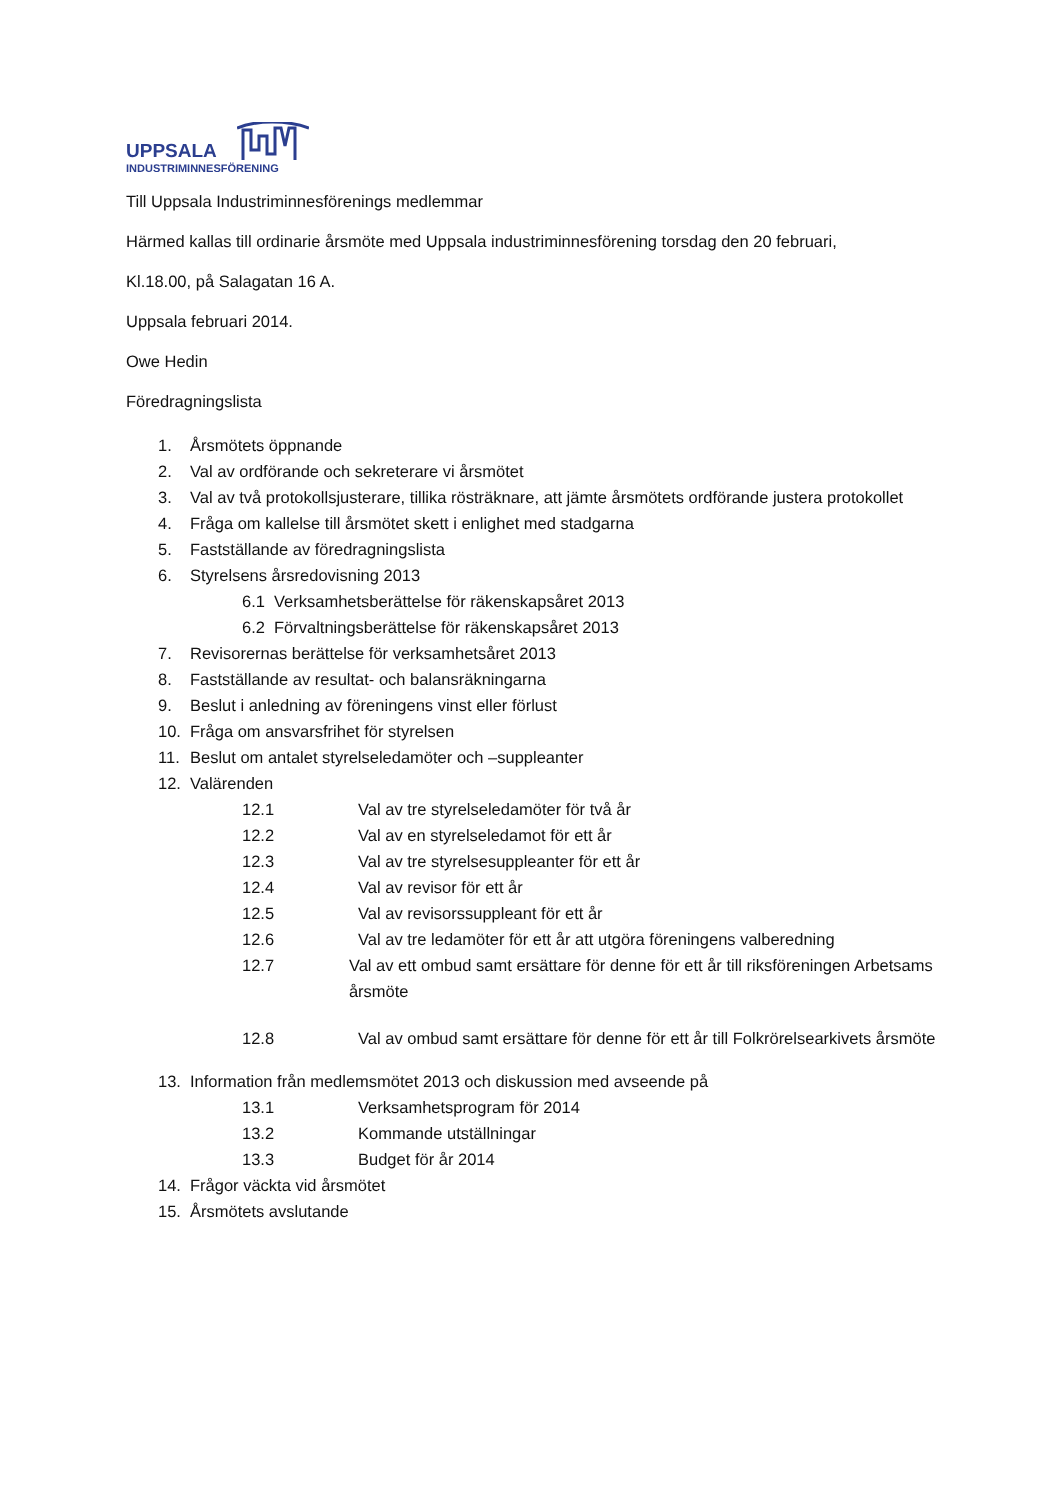UPPSALA
INDUSTRIMINNESFÖRENING
Till Uppsala Industriminnesförenings medlemmar
Härmed kallas till ordinarie årsmöte med Uppsala industriminnesförening torsdag den 20 februari,
Kl.18.00, på Salagatan 16 A.
Uppsala februari 2014.
Owe Hedin
Föredragningslista
1. Årsmötets öppnande
2. Val av ordförande och sekreterare vi årsmötet
3. Val av två protokollsjusterare, tillika rösträknare, att jämte årsmötets ordförande justera protokollet
4. Fråga om kallelse till årsmötet skett i enlighet med stadgarna
5. Fastställande av föredragningslista
6. Styrelsens årsredovisning 2013
6.1 Verksamhetsberättelse för räkenskapsåret 2013
6.2 Förvaltningsberättelse för räkenskapsåret 2013
7. Revisorernas berättelse för verksamhetsåret 2013
8. Fastställande av resultat- och balansräkningarna
9. Beslut i anledning av föreningens vinst eller förlust
10. Fråga om ansvarsfrihet för styrelsen
11. Beslut om antalet styrelseledamöter och –suppleanter
12. Valärenden
12.1 Val av tre styrelseledamöter för två år
12.2 Val av en styrelseledamot för ett år
12.3 Val av tre styrelsesuppleanter för ett år
12.4 Val av revisor för ett år
12.5 Val av revisorssuppleant för ett år
12.6 Val av tre ledamöter för ett år att utgöra föreningens valberedning
12.7 Val av ett ombud samt ersättare för denne för ett år till riksföreningen Arbetsams årsmöte
12.8 Val av ombud samt ersättare för denne för ett år till Folkrörelsearkivets årsmöte
13. Information från medlemsmötet 2013 och diskussion med avseende på
13.1 Verksamhetsprogram för 2014
13.2 Kommande utställningar
13.3 Budget för år 2014
14. Frågor väckta vid årsmötet
15. Årsmötets avslutande